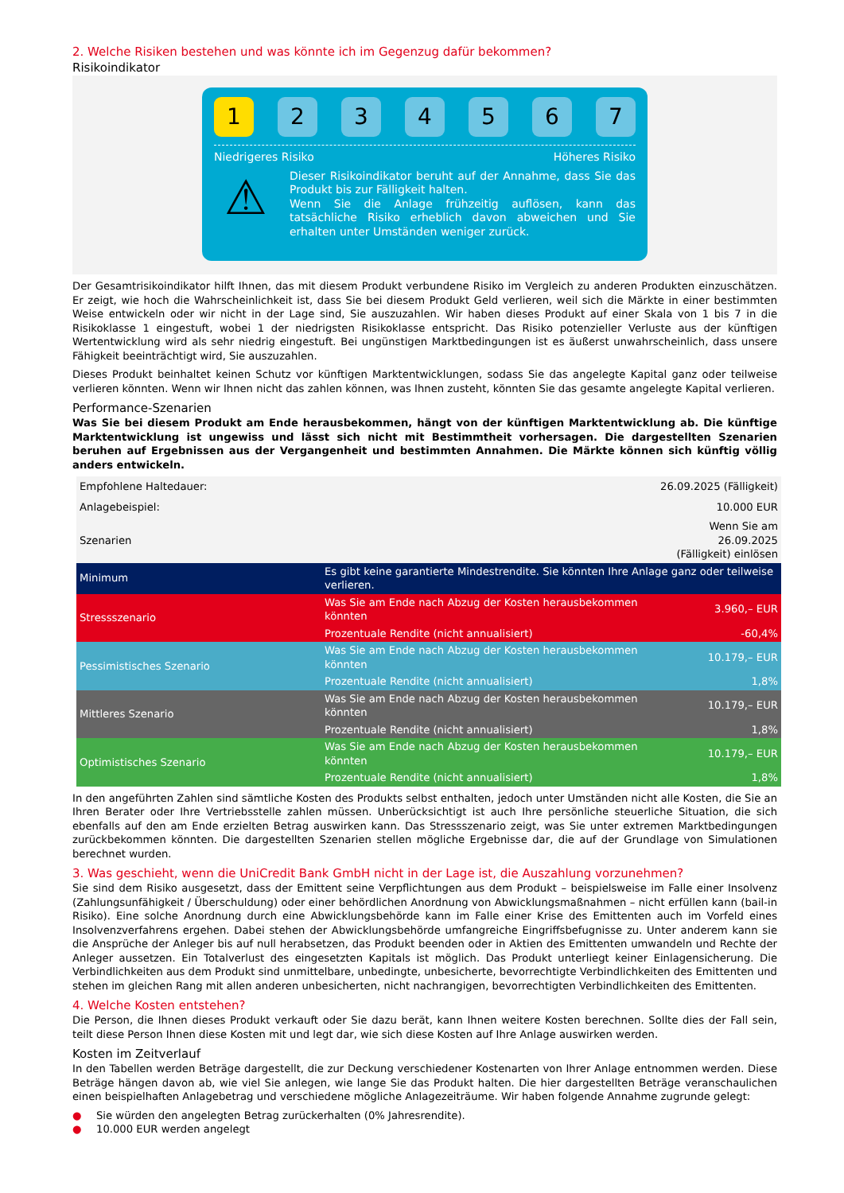2. Welche Risiken bestehen und was könnte ich im Gegenzug dafür bekommen?
Risikoindikator
1 234567
Niedrigeres Risiko Höheres Risiko
⚠
Dieser Risikoindikator beruht auf der Annahme, dass Sie das Produkt bis zur Fälligkeit halten.
Wenn Sie die Anlage frühzeitig auflösen, kann das tatsächliche Risiko erheblich davon abweichen und Sie erhalten unter Umständen weniger zurück.
Der Gesamtrisikoindikator hilft Ihnen, das mit diesem Produkt verbundene Risiko im Vergleich zu anderen Produkten einzuschätzen. Er zeigt, wie hoch die Wahrscheinlichkeit ist, dass Sie bei diesem Produkt Geld verlieren, weil sich die Märkte in einer bestimmten Weise entwickeln oder wir nicht in der Lage sind, Sie auszuzahlen. Wir haben dieses Produkt auf einer Skala von 1 bis 7 in die Risikoklasse 1 eingestuft, wobei 1 der niedrigsten Risikoklasse entspricht. Das Risiko potenzieller Verluste aus der künftigen Wertentwicklung wird als sehr niedrig eingestuft. Bei ungünstigen Marktbedingungen ist es äußerst unwahrscheinlich, dass unsere Fähigkeit beeinträchtigt wird, Sie auszuzahlen.
Dieses Produkt beinhaltet keinen Schutz vor künftigen Marktentwicklungen, sodass Sie das angelegte Kapital ganz oder teilweise verlieren könnten. Wenn wir Ihnen nicht das zahlen können, was Ihnen zusteht, könnten Sie das gesamte angelegte Kapital verlieren.
Performance-Szenarien
Was Sie bei diesem Produkt am Ende herausbekommen, hängt von der künftigen Marktentwicklung ab. Die künftige Marktentwicklung ist ungewiss und lässt sich nicht mit Bestimmtheit vorhersagen. Die dargestellten Szenarien beruhen auf Ergebnissen aus der Vergangenheit und bestimmten Annahmen. Die Märkte können sich künftig völlig anders entwickeln.
| Empfohlene Haltedauer: | | 26.09.2025 (Fälligkeit) |
| Anlagebeispiel: | | 10.000 EUR |
| Szenarien | | Wenn Sie am 26.09.2025 (Fälligkeit) einlösen |
| Minimum | Es gibt keine garantierte Mindestrendite. Sie könnten Ihre Anlage ganz oder teilweise verlieren. | |
| Stressszenario | Was Sie am Ende nach Abzug der Kosten herausbekommen könnten | 3.960,– EUR |
| | Prozentuale Rendite (nicht annualisiert) | -60,4% |
| Pessimistisches Szenario | Was Sie am Ende nach Abzug der Kosten herausbekommen könnten | 10.179,– EUR |
| | Prozentuale Rendite (nicht annualisiert) | 1,8% |
| Mittleres Szenario | Was Sie am Ende nach Abzug der Kosten herausbekommen könnten | 10.179,– EUR |
| | Prozentuale Rendite (nicht annualisiert) | 1,8% |
| Optimistisches Szenario | Was Sie am Ende nach Abzug der Kosten herausbekommen könnten | 10.179,– EUR |
| | Prozentuale Rendite (nicht annualisiert) | 1,8% |
In den angeführten Zahlen sind sämtliche Kosten des Produkts selbst enthalten, jedoch unter Umständen nicht alle Kosten, die Sie an Ihren Berater oder Ihre Vertriebsstelle zahlen müssen. Unberücksichtigt ist auch Ihre persönliche steuerliche Situation, die sich ebenfalls auf den am Ende erzielten Betrag auswirken kann. Das Stressszenario zeigt, was Sie unter extremen Marktbedingungen zurückbekommen könnten. Die dargestellten Szenarien stellen mögliche Ergebnisse dar, die auf der Grundlage von Simulationen berechnet wurden.
3. Was geschieht, wenn die UniCredit Bank GmbH nicht in der Lage ist, die Auszahlung vorzunehmen?
Sie sind dem Risiko ausgesetzt, dass der Emittent seine Verpflichtungen aus dem Produkt – beispielsweise im Falle einer Insolvenz (Zahlungsunfähigkeit / Überschuldung) oder einer behördlichen Anordnung von Abwicklungsmaßnahmen – nicht erfüllen kann (bail-in Risiko). Eine solche Anordnung durch eine Abwicklungsbehörde kann im Falle einer Krise des Emittenten auch im Vorfeld eines Insolvenzverfahrens ergehen. Dabei stehen der Abwicklungsbehörde umfangreiche Eingriffsbefugnisse zu. Unter anderem kann sie die Ansprüche der Anleger bis auf null herabsetzen, das Produkt beenden oder in Aktien des Emittenten umwandeln und Rechte der Anleger aussetzen. Ein Totalverlust des eingesetzten Kapitals ist möglich. Das Produkt unterliegt keiner Einlagensicherung. Die Verbindlichkeiten aus dem Produkt sind unmittelbare, unbedingte, unbesicherte, bevorrechtigte Verbindlichkeiten des Emittenten und stehen im gleichen Rang mit allen anderen unbesicherten, nicht nachrangigen, bevorrechtigten Verbindlichkeiten des Emittenten.
4. Welche Kosten entstehen?
Die Person, die Ihnen dieses Produkt verkauft oder Sie dazu berät, kann Ihnen weitere Kosten berechnen. Sollte dies der Fall sein, teilt diese Person Ihnen diese Kosten mit und legt dar, wie sich diese Kosten auf Ihre Anlage auswirken werden.
Kosten im Zeitverlauf
In den Tabellen werden Beträge dargestellt, die zur Deckung verschiedener Kostenarten von Ihrer Anlage entnommen werden. Diese Beträge hängen davon ab, wie viel Sie anlegen, wie lange Sie das Produkt halten. Die hier dargestellten Beträge veranschaulichen einen beispielhaften Anlagebetrag und verschiedene mögliche Anlagezeiträume. Wir haben folgende Annahme zugrunde gelegt:
● Sie würden den angelegten Betrag zurückerhalten (0% Jahresrendite).
● 10.000 EUR werden angelegt